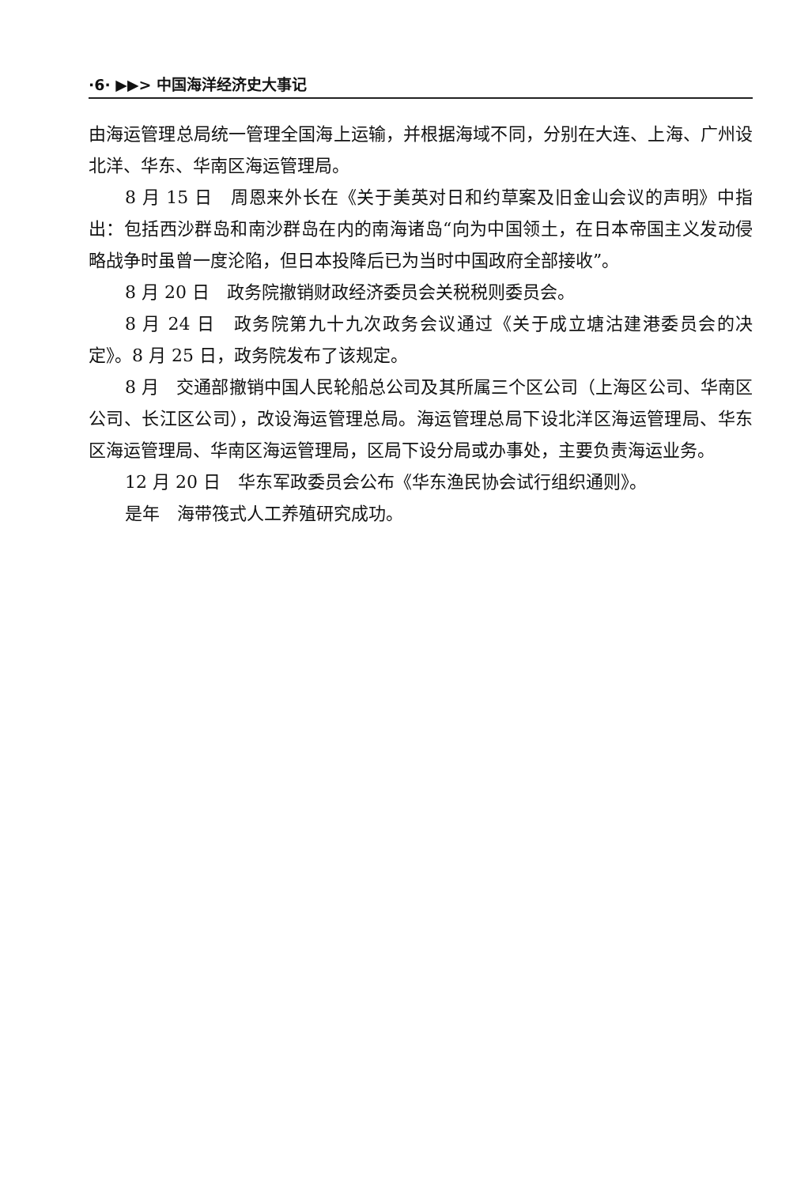·6· ▶▶> 中国海洋经济史大事记
由海运管理总局统一管理全国海上运输，并根据海域不同，分别在大连、上海、广州设北洋、华东、华南区海运管理局。
8 月 15 日　周恩来外长在《关于美英对日和约草案及旧金山会议的声明》中指出：包括西沙群岛和南沙群岛在内的南海诸岛“向为中国领土，在日本帝国主义发动侵略战争时虽曾一度沦陷，但日本投降后已为当时中国政府全部接收”。
8 月 20 日　政务院撤销财政经济委员会关税税则委员会。
8 月 24 日　政务院第九十九次政务会议通过《关于成立塘沽建港委员会的决定》。8 月 25 日，政务院发布了该规定。
8 月　交通部撤销中国人民轮船总公司及其所属三个区公司（上海区公司、华南区公司、长江区公司），改设海运管理总局。海运管理总局下设北洋区海运管理局、华东区海运管理局、华南区海运管理局，区局下设分局或办事处，主要负责海运业务。
12 月 20 日　华东军政委员会公布《华东渔民协会试行组织通则》。
是年　海带筏式人工养殖研究成功。